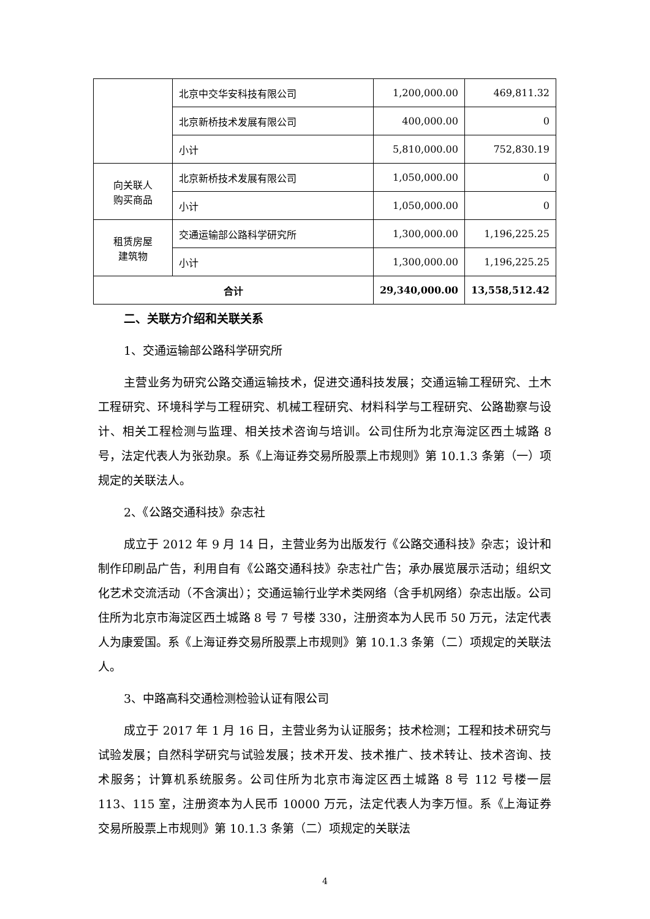| | 北京中交华安科技有限公司 | 1,200,000.00 | 469,811.32 |
| | 北京新桥技术发展有限公司 | 400,000.00 | 0 |
| | 小计 | 5,810,000.00 | 752,830.19 |
| 向关联人 购买商品 | 北京新桥技术发展有限公司 | 1,050,000.00 | 0 |
| | 小计 | 1,050,000.00 | 0 |
| 租赁房屋 建筑物 | 交通运输部公路科学研究所 | 1,300,000.00 | 1,196,225.25 |
| | 小计 | 1,300,000.00 | 1,196,225.25 |
| 合计 | | 29,340,000.00 | 13,558,512.42 |
二、关联方介绍和关联关系
1、交通运输部公路科学研究所
主营业务为研究公路交通运输技术，促进交通科技发展；交通运输工程研究、土木工程研究、环境科学与工程研究、机械工程研究、材料科学与工程研究、公路勘察与设计、相关工程检测与监理、相关技术咨询与培训。公司住所为北京海淀区西土城路 8 号，法定代表人为张劲泉。系《上海证券交易所股票上市规则》第 10.1.3 条第（一）项规定的关联法人。
2、《公路交通科技》杂志社
成立于 2012 年 9 月 14 日，主营业务为出版发行《公路交通科技》杂志；设计和制作印刷品广告，利用自有《公路交通科技》杂志社广告；承办展览展示活动；组织文化艺术交流活动（不含演出）；交通运输行业学术类网络（含手机网络）杂志出版。公司住所为北京市海淀区西土城路 8 号 7 号楼 330，注册资本为人民币 50 万元，法定代表人为康爱国。系《上海证券交易所股票上市规则》第 10.1.3 条第（二）项规定的关联法人。
3、中路高科交通检测检验认证有限公司
成立于 2017 年 1 月 16 日，主营业务为认证服务；技术检测；工程和技术研究与试验发展；自然科学研究与试验发展；技术开发、技术推广、技术转让、技术咨询、技术服务；计算机系统服务。公司住所为北京市海淀区西土城路 8 号 112 号楼一层 113、115 室，注册资本为人民币 10000 万元，法定代表人为李万恒。系《上海证券交易所股票上市规则》第 10.1.3 条第（二）项规定的关联法
4